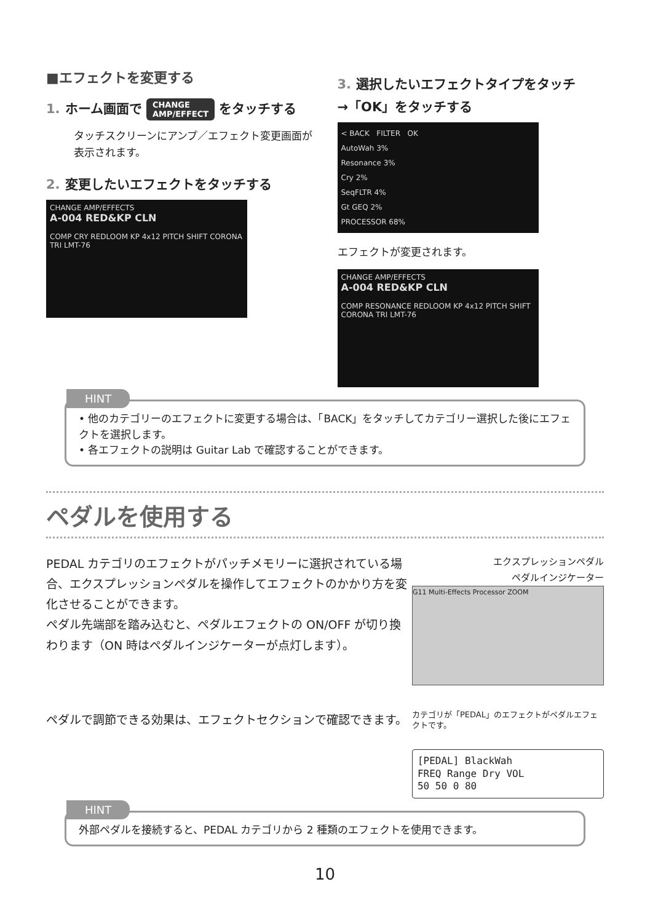■エフェクトを変更する
1. ホーム画面で CHANGE
AMP/EFFECT をタッチする
タッチスクリーンにアンプ／エフェクト変更画面が表示されます。
2. 変更したいエフェクトをタッチする
CHANGE AMP/EFFECTS
A-004 RED&KP CLN
COMP CRY REDLOOM KP 4x12 PITCH SHIFT CORONA TRI LMT-76
3. 選択したいエフェクトタイプをタッチ
→「OK」をタッチする
< BACK FILTER OK
AutoWah 3%
Resonance 3%
Cry 2%
SeqFLTR 4%
Gt GEQ 2%
PROCESSOR 68%
エフェクトが変更されます。
CHANGE AMP/EFFECTS
A-004 RED&KP CLN
COMP RESONANCE REDLOOM KP 4x12 PITCH SHIFT CORONA TRI LMT-76
HINT
• 他のカテゴリーのエフェクトに変更する場合は、「BACK」をタッチしてカテゴリー選択した後にエフェクトを選択します。
• 各エフェクトの説明は Guitar Lab で確認することができます。
ペダルを使用する
PEDAL カテゴリのエフェクトがパッチメモリーに選択されている場合、エクスプレッションペダルを操作してエフェクトのかかり方を変化させることができます。
ペダル先端部を踏み込むと、ペダルエフェクトの ON/OFF が切り換わります（ON 時はペダルインジケーターが点灯します）。
エクスプレッションペダル
ペダルインジケーター
G11 Multi-Effects Processor ZOOM
ペダルで調節できる効果は、エフェクトセクションで確認できます。
カテゴリが「PEDAL」のエフェクトがペダルエフェクトです。
[PEDAL] BlackWah
FREQ Range Dry VOL
50 50 0 80
HINT
外部ペダルを接続すると、PEDAL カテゴリから 2 種類のエフェクトを使用できます。
10